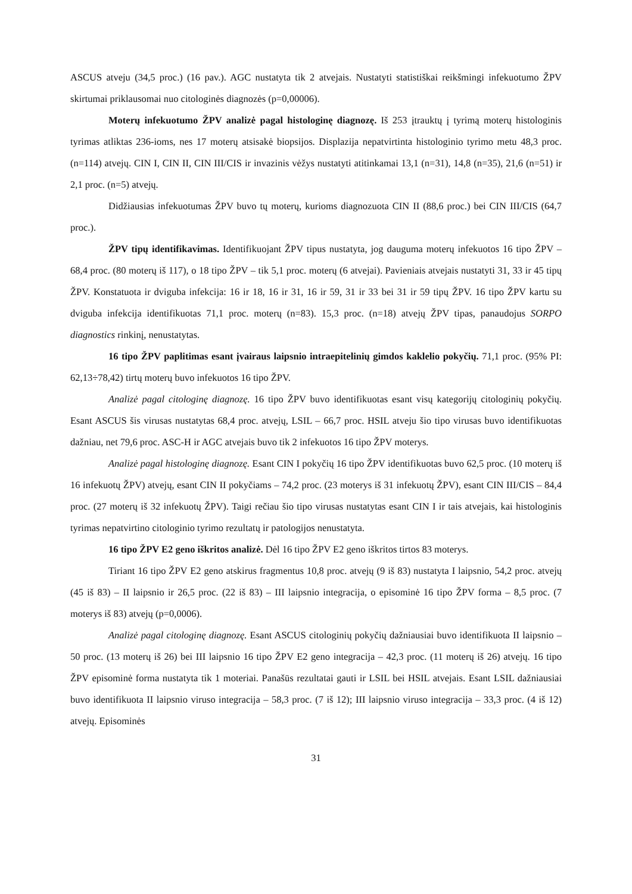ASCUS atveju (34,5 proc.) (16 pav.). AGC nustatyta tik 2 atvejais. Nustatyti statistiškai reikšmingi infekuotumo ŽPV skirtumai priklausomai nuo citologinės diagnozės (p=0,00006).
Moterų infekuotumo ŽPV analizė pagal histologinę diagnozę. Iš 253 įtrauktų į tyrimą moterų histologinis tyrimas atliktas 236-ioms, nes 17 moterų atsisakė biopsijos. Displazija nepatvirtinta histologinio tyrimo metu 48,3 proc. (n=114) atvejų. CIN I, CIN II, CIN III/CIS ir invazinis vėžys nustatyti atitinkamai 13,1 (n=31), 14,8 (n=35), 21,6 (n=51) ir 2,1 proc. (n=5) atvejų.
Didžiausias infekuotumas ŽPV buvo tų moterų, kurioms diagnozuota CIN II (88,6 proc.) bei CIN III/CIS (64,7 proc.).
ŽPV tipų identifikavimas. Identifikuojant ŽPV tipus nustatyta, jog dauguma moterų infekuotos 16 tipo ŽPV – 68,4 proc. (80 moterų iš 117), o 18 tipo ŽPV – tik 5,1 proc. moterų (6 atvejai). Pavieniais atvejais nustatyti 31, 33 ir 45 tipų ŽPV. Konstatuota ir dviguba infekcija: 16 ir 18, 16 ir 31, 16 ir 59, 31 ir 33 bei 31 ir 59 tipų ŽPV. 16 tipo ŽPV kartu su dviguba infekcija identifikuotas 71,1 proc. moterų (n=83). 15,3 proc. (n=18) atvejų ŽPV tipas, panaudojus SORPO diagnostics rinkinį, nenustatytas.
16 tipo ŽPV paplitimas esant įvairaus laipsnio intraepitelinių gimdos kaklelio pokyčių. 71,1 proc. (95% PI: 62,13÷78,42) tirtų moterų buvo infekuotos 16 tipo ŽPV.
Analizė pagal citologinę diagnozę. 16 tipo ŽPV buvo identifikuotas esant visų kategorijų citologinių pokyčių. Esant ASCUS šis virusas nustatytas 68,4 proc. atvejų, LSIL – 66,7 proc. HSIL atveju šio tipo virusas buvo identifikuotas dažniau, net 79,6 proc. ASC-H ir AGC atvejais buvo tik 2 infekuotos 16 tipo ŽPV moterys.
Analizė pagal histologinę diagnozę. Esant CIN I pokyčių 16 tipo ŽPV identifikuotas buvo 62,5 proc. (10 moterų iš 16 infekuotų ŽPV) atvejų, esant CIN II pokyčiams – 74,2 proc. (23 moterys iš 31 infekuotų ŽPV), esant CIN III/CIS – 84,4 proc. (27 moterų iš 32 infekuotų ŽPV). Taigi rečiau šio tipo virusas nustatytas esant CIN I ir tais atvejais, kai histologinis tyrimas nepatvirtino citologinio tyrimo rezultatų ir patologijos nenustatyta.
16 tipo ŽPV E2 geno iškritos analizė. Dėl 16 tipo ŽPV E2 geno iškritos tirtos 83 moterys.
Tiriant 16 tipo ŽPV E2 geno atskirus fragmentus 10,8 proc. atvejų (9 iš 83) nustatyta I laipsnio, 54,2 proc. atvejų (45 iš 83) – II laipsnio ir 26,5 proc. (22 iš 83) – III laipsnio integracija, o episominė 16 tipo ŽPV forma – 8,5 proc. (7 moterys iš 83) atvejų (p=0,0006).
Analizė pagal citologinę diagnozę. Esant ASCUS citologinių pokyčių dažniausiai buvo identifikuota II laipsnio – 50 proc. (13 moterų iš 26) bei III laipsnio 16 tipo ŽPV E2 geno integracija – 42,3 proc. (11 moterų iš 26) atvejų. 16 tipo ŽPV episominė forma nustatyta tik 1 moteriai. Panašūs rezultatai gauti ir LSIL bei HSIL atvejais. Esant LSIL dažniausiai buvo identifikuota II laipsnio viruso integracija – 58,3 proc. (7 iš 12); III laipsnio viruso integracija – 33,3 proc. (4 iš 12) atvejų. Episominės
31